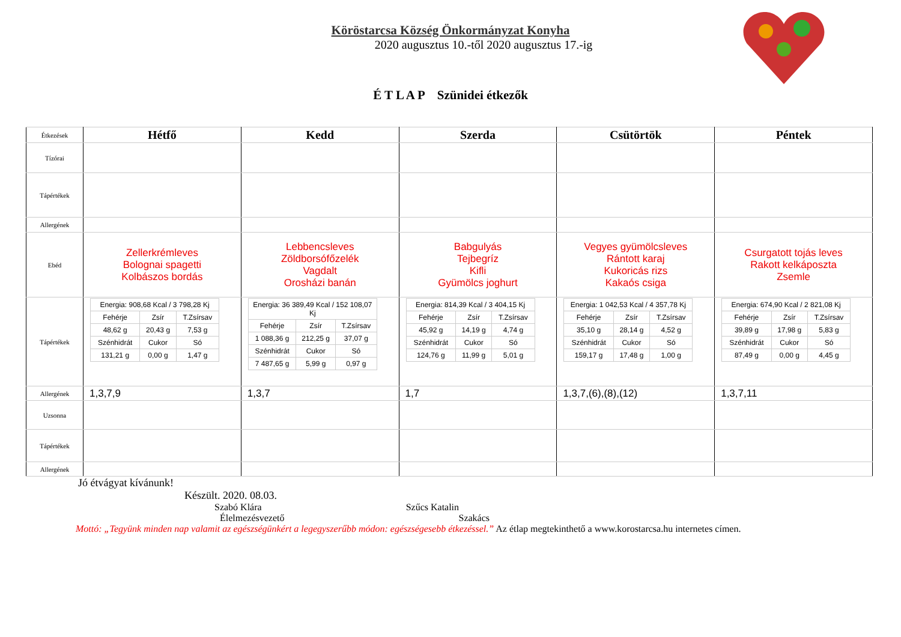Köröstarcsa Község Önkormányzat Konyha
2020 augusztus 10.-től 2020 augusztus 17.-ig
É T L A P Szünidei étkezők
| Étkezések | Hétfő | Kedd | Szerda | Csütörtök | Péntek |
| Tízórai | | | | | |
| Tápértékek | | | | | |
| Allergének | | | | | |
| Ebéd | Zellerkrémleves Bolognai spagetti Kolbászos bordás | Lebbencsleves Zöldborsófőzelék Vagdalt Orosházi banán | Babgulyás Tejbegríz Kifli Gyümölcs joghurt | Vegyes gyümölcsleves Rántott karaj Kukoricás rizs Kakaós csiga | Csurgatott tojás leves Rakott kelkáposzta Zsemle |
| Tápértékek | / Energia: 908,68 Kcal / 3 798,28 Kj / / / / Fehérje / Zsír / T.Zsírsav / / 48,62 g / 20,43 g / 7,53 g / / Szénhidrát / Cukor / Só / / 131,21 g / 0,00 g / 1,47 g / | / Energia: 36 389,49 Kcal / 152 108,07 Kj / / / / Fehérje / Zsír / T.Zsírsav / / 1 088,36 g / 212,25 g / 37,07 g / / Szénhidrát / Cukor / Só / / 7 487,65 g / 5,99 g / 0,97 g / | / Energia: 814,39 Kcal / 3 404,15 Kj / / / / Fehérje / Zsír / T.Zsírsav / / 45,92 g / 14,19 g / 4,74 g / / Szénhidrát / Cukor / Só / / 124,76 g / 11,99 g / 5,01 g / | / Energia: 1 042,53 Kcal / 4 357,78 Kj / / / / Fehérje / Zsír / T.Zsírsav / / 35,10 g / 28,14 g / 4,52 g / / Szénhidrát / Cukor / Só / / 159,17 g / 17,48 g / 1,00 g / | / Energia: 674,90 Kcal / 2 821,08 Kj / / / / Fehérje / Zsír / T.Zsírsav / / 39,89 g / 17,98 g / 5,83 g / / Szénhidrát / Cukor / Só / / 87,49 g / 0,00 g / 4,45 g / |
| Allergének | 1,3,7,9 | 1,3,7 | 1,7 | 1,3,7,(6),(8),(12) | 1,3,7,11 |
| Uzsonna | | | | | |
| Tápértékek | | | | | |
| Allergének | | | | | |
Jó étvágyat kívánunk!
Készült. 2020. 08.03.
Szabó Klára Szűcs Katalin
Élelmezésvezető Szakács
Mottó: „Tegyünk minden nap valamit az egészségünkért a legegyszerűbb módon: egészségesebb étkezéssel.” Az étlap megtekinthető a www.korostarcsa.hu internetes címen.